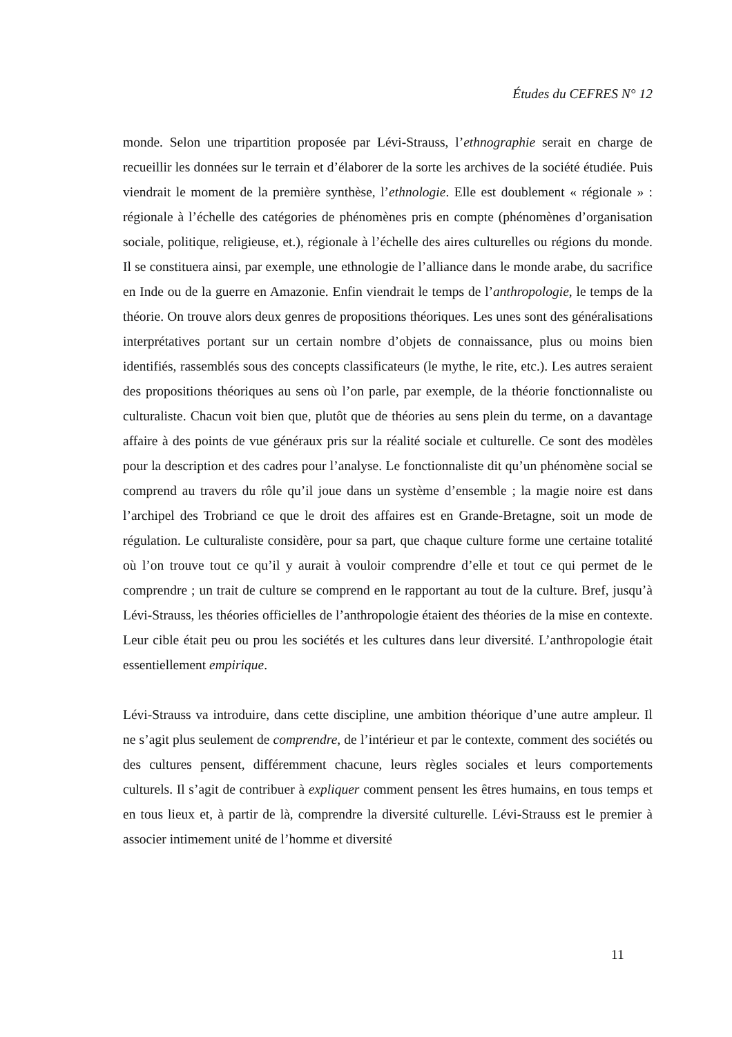Études du CEFRES N° 12
monde. Selon une tripartition proposée par Lévi-Strauss, l’ethnographie serait en charge de recueillir les données sur le terrain et d’élaborer de la sorte les archives de la société étudiée. Puis viendrait le moment de la première synthèse, l’ethnologie. Elle est doublement « régionale » : régionale à l’échelle des catégories de phénomènes pris en compte (phénomènes d’organisation sociale, politique, religieuse, et.), régionale à l’échelle des aires culturelles ou régions du monde. Il se constituera ainsi, par exemple, une ethnologie de l’alliance dans le monde arabe, du sacrifice en Inde ou de la guerre en Amazonie. Enfin viendrait le temps de l’anthropologie, le temps de la théorie. On trouve alors deux genres de propositions théoriques. Les unes sont des généralisations interprétatives portant sur un certain nombre d’objets de connaissance, plus ou moins bien identifiés, rassemblés sous des concepts classificateurs (le mythe, le rite, etc.). Les autres seraient des propositions théoriques au sens où l’on parle, par exemple, de la théorie fonctionnaliste ou culturaliste. Chacun voit bien que, plutôt que de théories au sens plein du terme, on a davantage affaire à des points de vue généraux pris sur la réalité sociale et culturelle. Ce sont des modèles pour la description et des cadres pour l’analyse. Le fonctionnaliste dit qu’un phénomène social se comprend au travers du rôle qu’il joue dans un système d’ensemble ; la magie noire est dans l’archipel des Trobriand ce que le droit des affaires est en Grande-Bretagne, soit un mode de régulation. Le culturaliste considère, pour sa part, que chaque culture forme une certaine totalité où l’on trouve tout ce qu’il y aurait à vouloir comprendre d’elle et tout ce qui permet de le comprendre ; un trait de culture se comprend en le rapportant au tout de la culture. Bref, jusqu’à Lévi-Strauss, les théories officielles de l’anthropologie étaient des théories de la mise en contexte. Leur cible était peu ou prou les sociétés et les cultures dans leur diversité. L’anthropologie était essentiellement empirique.
Lévi-Strauss va introduire, dans cette discipline, une ambition théorique d’une autre ampleur. Il ne s’agit plus seulement de comprendre, de l’intérieur et par le contexte, comment des sociétés ou des cultures pensent, différemment chacune, leurs règles sociales et leurs comportements culturels. Il s’agit de contribuer à expliquer comment pensent les êtres humains, en tous temps et en tous lieux et, à partir de là, comprendre la diversité culturelle. Lévi-Strauss est le premier à associer intimement unité de l’homme et diversité
11